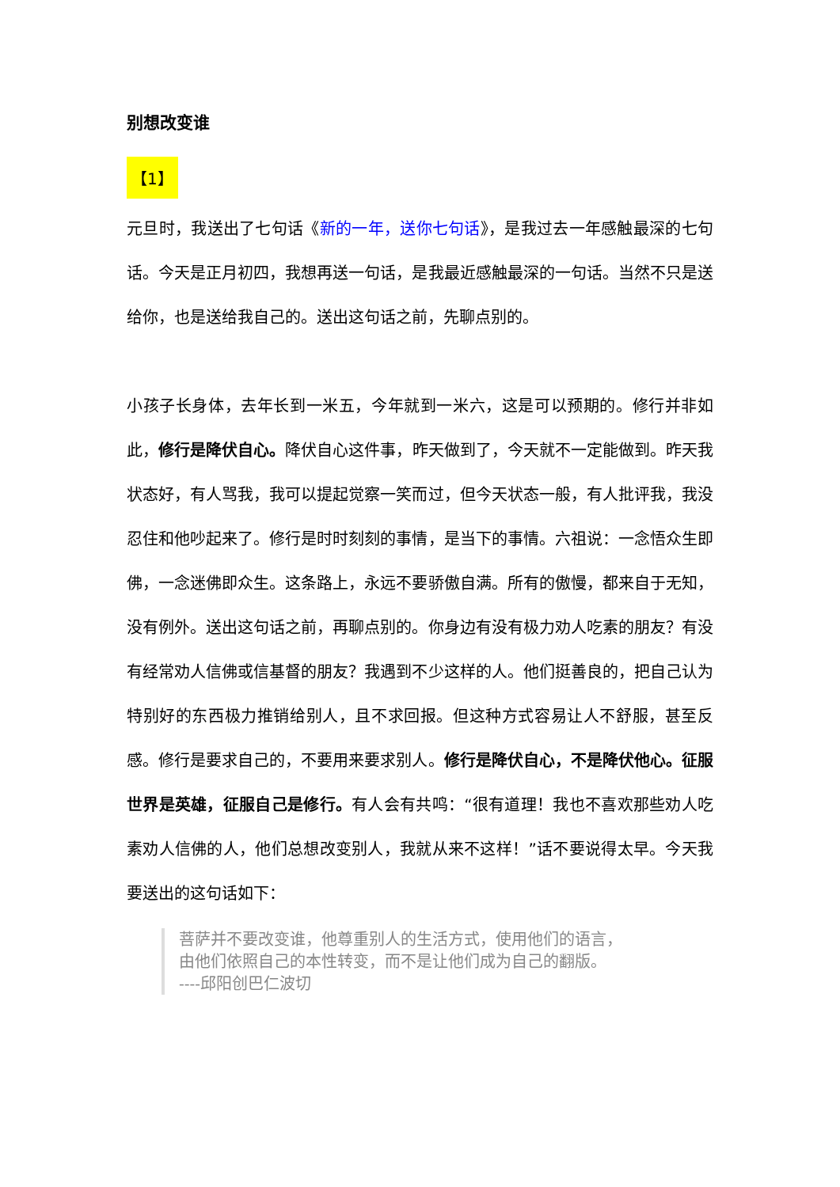别想改变谁
【1】
元旦时，我送出了七句话《新的一年，送你七句话》，是我过去一年感触最深的七句话。今天是正月初四，我想再送一句话，是我最近感触最深的一句话。当然不只是送给你，也是送给我自己的。送出这句话之前，先聊点别的。
小孩子长身体，去年长到一米五，今年就到一米六，这是可以预期的。修行并非如此，修行是降伏自心。降伏自心这件事，昨天做到了，今天就不一定能做到。昨天我状态好，有人骂我，我可以提起觉察一笑而过，但今天状态一般，有人批评我，我没忍住和他吵起来了。修行是时时刻刻的事情，是当下的事情。六祖说：一念悟众生即佛，一念迷佛即众生。这条路上，永远不要骄傲自满。所有的傲慢，都来自于无知，没有例外。送出这句话之前，再聊点别的。你身边有没有极力劝人吃素的朋友？有没有经常劝人信佛或信基督的朋友？我遇到不少这样的人。他们挺善良的，把自己认为特别好的东西极力推销给别人，且不求回报。但这种方式容易让人不舒服，甚至反感。修行是要求自己的，不要用来要求别人。修行是降伏自心，不是降伏他心。征服世界是英雄，征服自己是修行。有人会有共鸣：“很有道理！我也不喜欢那些劝人吃素劝人信佛的人，他们总想改变别人，我就从来不这样！”话不要说得太早。今天我要送出的这句话如下：
菩萨并不要改变谁，他尊重别人的生活方式，使用他们的语言，
由他们依照自己的本性转变，而不是让他们成为自己的翻版。
----邱阳创巴仁波切